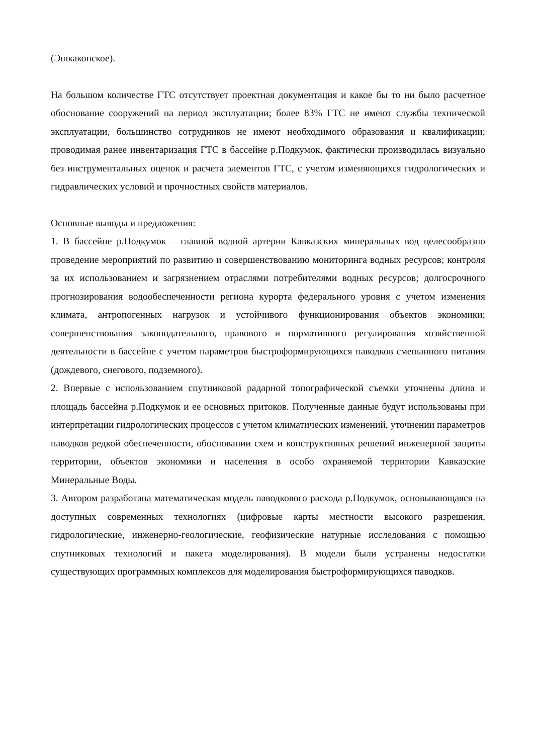(Эшкаконское).
На большом количестве ГТС отсутствует проектная документация и какое бы то ни было расчетное обоснование сооружений на период эксплуатации; более 83% ГТС не имеют службы технической эксплуатации, большинство сотрудников не имеют необходимого образования и квалификации; проводимая ранее инвентаризация ГТС в бассейне р.Подкумок, фактически производилась визуально без инструментальных оценок и расчета элементов ГТС, с учетом изменяющихся гидрологических и гидравлических условий и прочностных свойств материалов.
Основные выводы и предложения:
1. В бассейне р.Подкумок – главной водной артерии Кавказских минеральных вод целесообразно проведение мероприятий по развитию и совершенствованию мониторинга водных ресурсов; контроля за их использованием и загрязнением отраслями потребителями водных ресурсов; долгосрочного прогнозирования водообеспеченности региона курорта федерального уровня с учетом изменения климата, антропогенных нагрузок и устойчивого функционирования объектов экономики; совершенствования законодательного, правового и нормативного регулирования хозяйственной деятельности в бассейне с учетом параметров быстроформирующихся паводков смешанного питания (дождевого, снегового, подземного).
2. Впервые с использованием спутниковой радарной топографической съемки уточнены длина и площадь бассейна р.Подкумок и ее основных притоков. Полученные данные будут использованы при интерпретации гидрологических процессов с учетом климатических изменений, уточнении параметров паводков редкой обеспеченности, обосновании схем и конструктивных решений инженерной защиты территории, объектов экономики и населения в особо охраняемой территории Кавказские Минеральные Воды.
3. Автором разработана математическая модель паводкового расхода р.Подкумок, основывающаяся на доступных современных технологиях (цифровые карты местности высокого разрешения, гидрологические, инженерно-геологические, геофизические натурные исследования с помощью спутниковых технологий и пакета моделирования). В модели были устранены недостатки существующих программных комплексов для моделирования быстроформирующихся паводков.